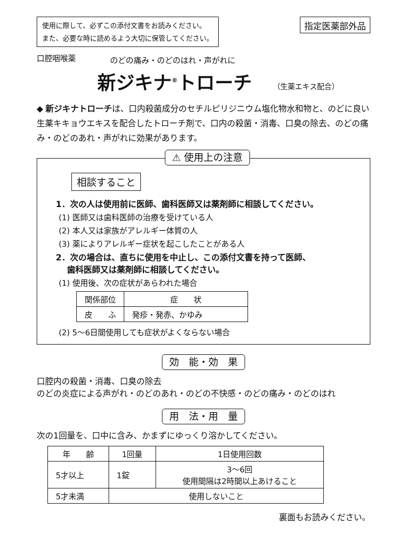使用に際して、必ずこの添付文書をお読みください。
また、必要な時に読めるよう大切に保管してください。
指定医薬部外品
口腔咽喉薬 のどの痛み・のどのはれ・声がれに
新ジキナ<sup>®</sup>トローチ （生薬エキス配合）
◆ 新ジキナトローチは、口内殺菌成分のセチルピリジニウム塩化物水和物と、のどに良い生薬キキョウエキスを配合したトローチ剤で、口内の殺菌・消毒、口臭の除去、のどの痛み・のどのあれ・声がれに効果があります。
⚠ 使用上の注意
相談すること
1．次の人は使用前に医師、歯科医師又は薬剤師に相談してください。
(1) 医師又は歯科医師の治療を受けている人
(2) 本人又は家族がアレルギー体質の人
(3) 薬によりアレルギー症状を起こしたことがある人
2．次の場合は、直ちに使用を中止し、この添付文書を持って医師、
　 歯科医師又は薬剤師に相談してください。
(1) 使用後、次の症状があらわれた場合
| 関係部位 | 症 状 |
| --- | --- |
| 皮 ふ | 発疹・発赤、かゆみ |
(2) 5～6日間使用しても症状がよくならない場合
効　能・効　果
口腔内の殺菌・消毒、口臭の除去
のどの炎症による声がれ・のどのあれ・のどの不快感・のどの痛み・のどのはれ
用　法・用　量
次の1回量を、口中に含み、かまずにゆっくり溶かしてください。
| 年 齢 | 1回量 | 1日使用回数 |
| --- | --- | --- |
| 5才以上 | 1錠 | 3～6回 使用間隔は2時間以上あけること |
| 5才未満 | 使用しないこと | |
裏面もお読みください。